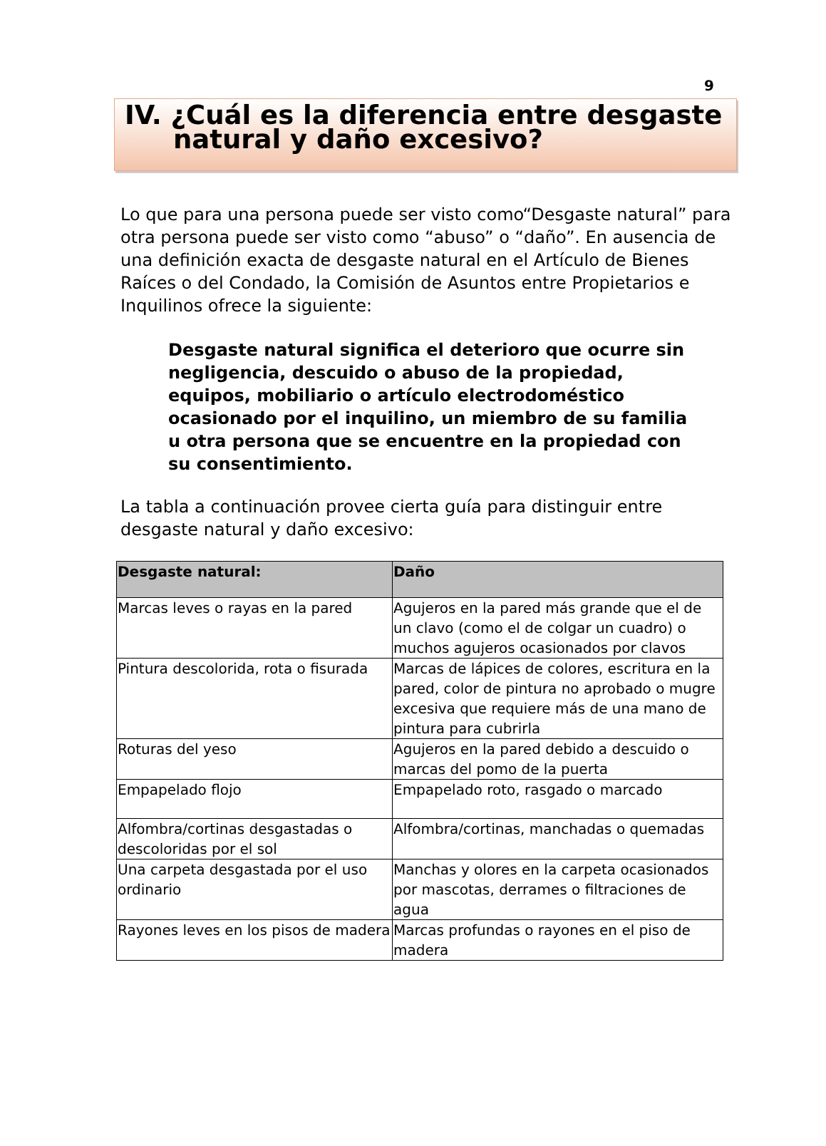9
IV. ¿Cuál es la diferencia entre desgaste natural y daño excesivo?
Lo que para una persona puede ser visto como“Desgaste natural” para otra persona puede ser visto como “abuso” o “daño”. En ausencia de una definición exacta de desgaste natural en el Artículo de Bienes Raíces o del Condado, la Comisión de Asuntos entre Propietarios e Inquilinos ofrece la siguiente:
Desgaste natural significa el deterioro que ocurre sin negligencia, descuido o abuso de la propiedad, equipos, mobiliario o artículo electrodoméstico ocasionado por el inquilino, un miembro de su familia u otra persona que se encuentre en la propiedad con su consentimiento.
La tabla a continuación provee cierta guía para distinguir entre desgaste natural y daño excesivo:
| Desgaste natural: | Daño |
| --- | --- |
| Marcas leves o rayas en la pared | Agujeros en la pared más grande que el de un clavo (como el de colgar un cuadro) o muchos agujeros ocasionados por clavos |
| Pintura descolorida, rota o fisurada | Marcas de lápices de colores, escritura en la pared, color de pintura no aprobado o mugre excesiva que requiere más de una mano de pintura para cubrirla |
| Roturas del yeso | Agujeros en la pared debido a descuido o marcas del pomo de la puerta |
| Empapelado flojo | Empapelado roto, rasgado o marcado |
| Alfombra/cortinas desgastadas o descoloridas por el sol | Alfombra/cortinas, manchadas o quemadas |
| Una carpeta desgastada por el uso ordinario | Manchas y olores en la carpeta ocasionados por mascotas, derrames o filtraciones de agua |
| Rayones leves en los pisos de madera | Marcas profundas o rayones en el piso de madera |